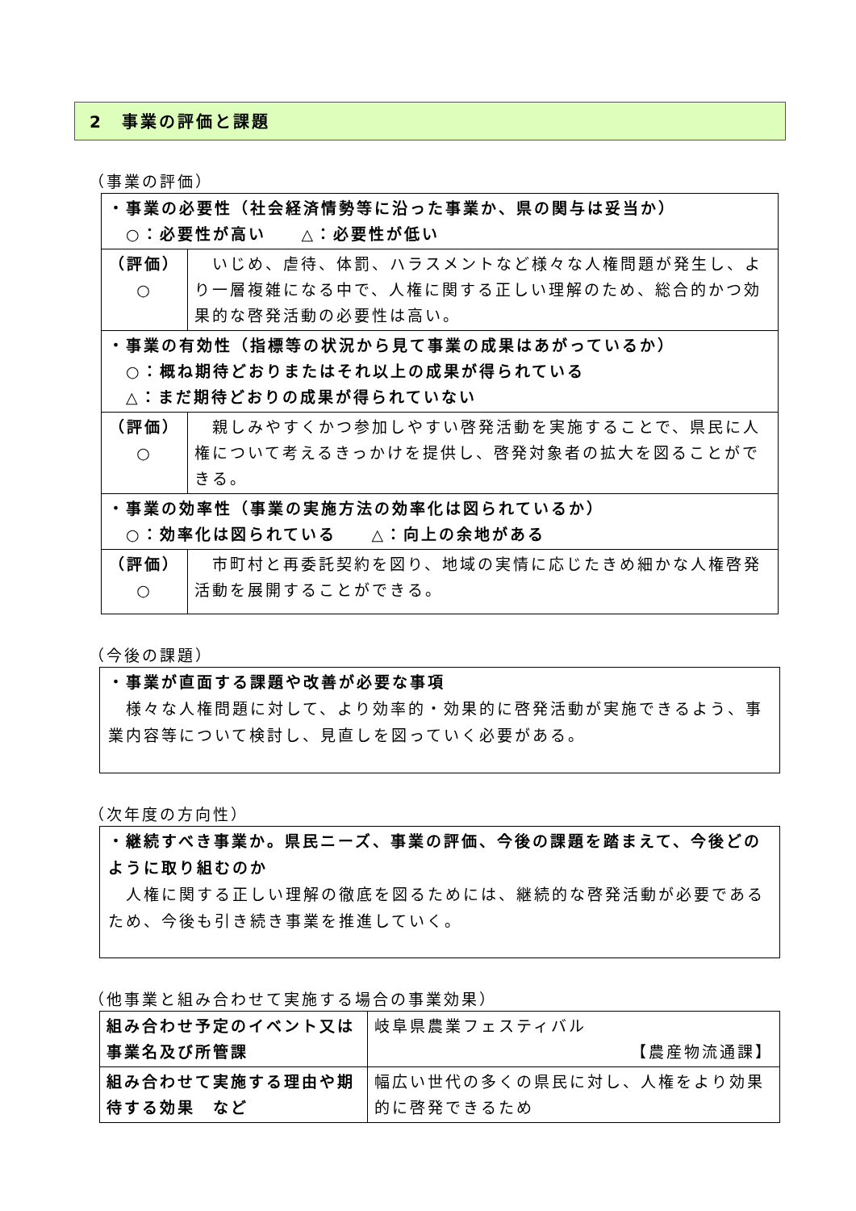2　事業の評価と課題
（事業の評価）
| ・事業の必要性（社会経済情勢等に沿った事業か、県の関与は妥当か） ○：必要性が高い △：必要性が低い | |
| （評価） ○ | いじめ、虐待、体罰、ハラスメントなど様々な人権問題が発生し、より一層複雑になる中で、人権に関する正しい理解のため、総合的かつ効果的な啓発活動の必要性は高い。 |
| ・事業の有効性（指標等の状況から見て事業の成果はあがっているか） ○：概ね期待どおりまたはそれ以上の成果が得られている △：まだ期待どおりの成果が得られていない | |
| （評価） ○ | 親しみやすくかつ参加しやすい啓発活動を実施することで、県民に人権について考えるきっかけを提供し、啓発対象者の拡大を図ることができる。 |
| ・事業の効率性（事業の実施方法の効率化は図られているか） ○：効率化は図られている △：向上の余地がある | |
| （評価） ○ | 市町村と再委託契約を図り、地域の実情に応じたきめ細かな人権啓発活動を展開することができる。 |
（今後の課題）
・事業が直面する課題や改善が必要な事項
　様々な人権問題に対して、より効率的・効果的に啓発活動が実施できるよう、事業内容等について検討し、見直しを図っていく必要がある。
（次年度の方向性）
・継続すべき事業か。県民ニーズ、事業の評価、今後の課題を踏まえて、今後どのように取り組むのか
　人権に関する正しい理解の徹底を図るためには、継続的な啓発活動が必要であるため、今後も引き続き事業を推進していく。
（他事業と組み合わせて実施する場合の事業効果）
| 組み合わせ予定のイベント又は事業名及び所管課 | 岐阜県農業フェスティバル 【農産物流通課】 |
| 組み合わせて実施する理由や期待する効果 など | 幅広い世代の多くの県民に対し、人権をより効果的に啓発できるため |